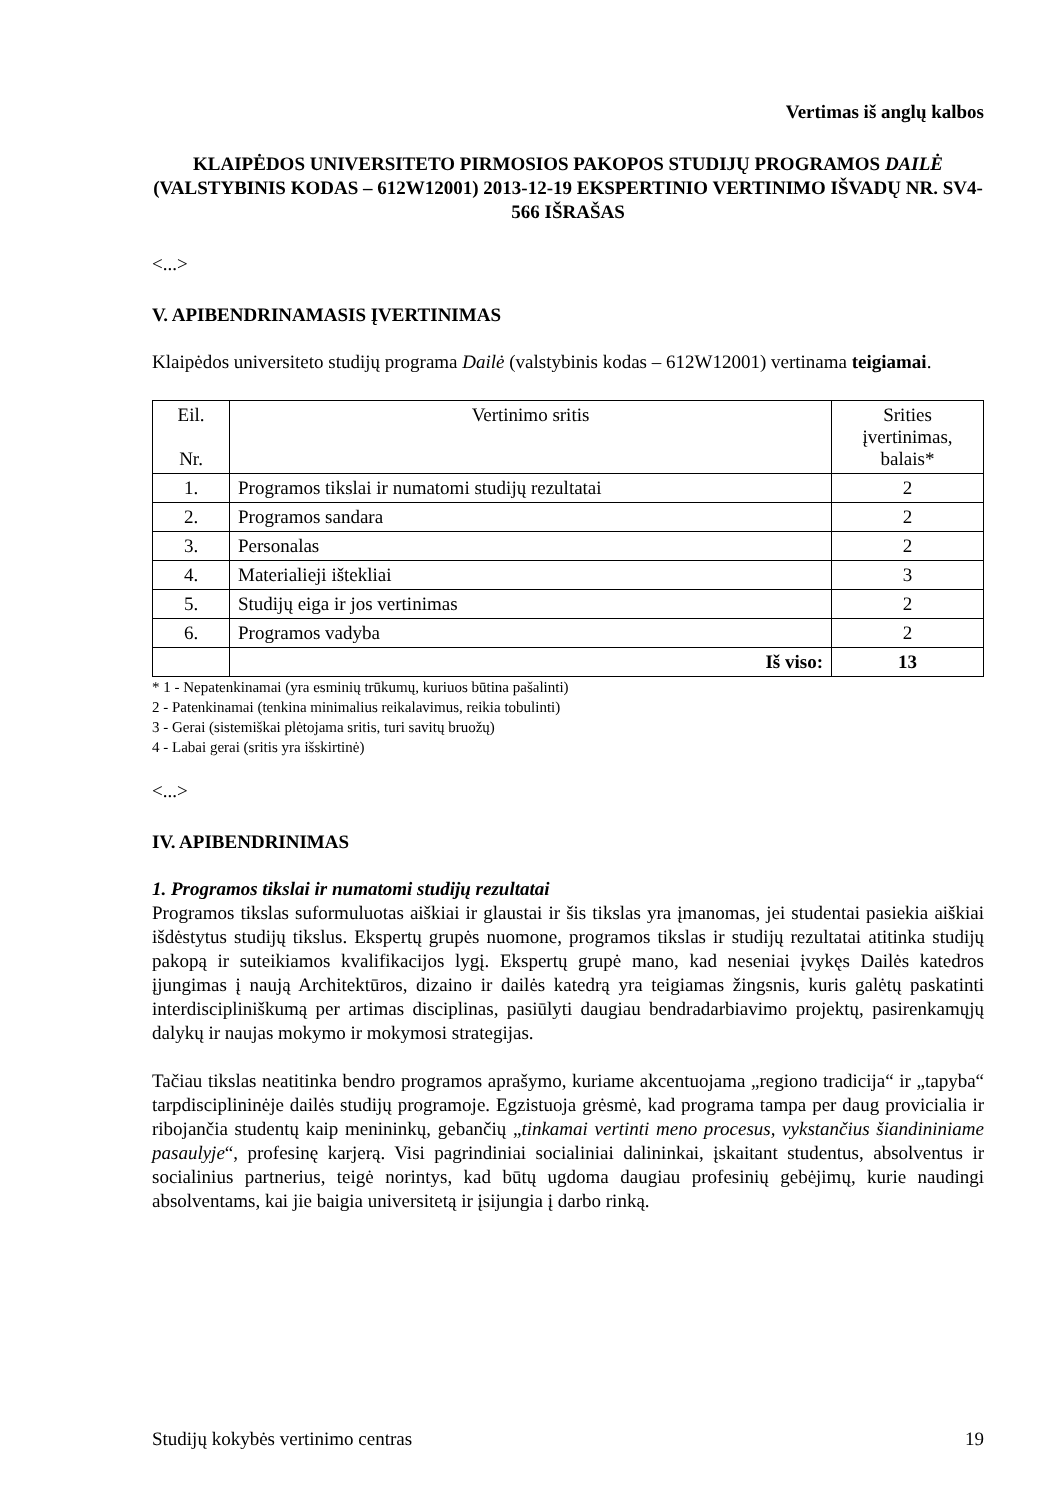Vertimas iš anglų kalbos
KLAIPĖDOS UNIVERSITETO PIRMOSIOS PAKOPOS STUDIJŲ PROGRAMOS DAILĖ (VALSTYBINIS KODAS – 612W12001) 2013-12-19 EKSPERTINIO VERTINIMO IŠVADŲ NR. SV4-566 IŠRAŠAS
<...>
V. APIBENDRINAMASIS ĮVERTINIMAS
Klaipėdos universiteto studijų programa Dailė (valstybinis kodas – 612W12001) vertinama teigiamai.
| Eil. Nr. | Vertinimo sritis | Srities įvertinimas, balais* |
| --- | --- | --- |
| 1. | Programos tikslai ir numatomi studijų rezultatai | 2 |
| 2. | Programos sandara | 2 |
| 3. | Personalas | 2 |
| 4. | Materialieji ištekliai | 3 |
| 5. | Studijų eiga ir jos vertinimas | 2 |
| 6. | Programos vadyba | 2 |
| | Iš viso: | 13 |
* 1 - Nepatenkinamai (yra esminių trūkumų, kuriuos būtina pašalinti)
2 - Patenkinamai (tenkina minimalius reikalavimus, reikia tobulinti)
3 - Gerai (sistemiškai plėtojama sritis, turi savitų bruožų)
4 - Labai gerai (sritis yra išskirtinė)
<...>
IV. APIBENDRINIMAS
1. Programos tikslai ir numatomi studijų rezultatai
Programos tikslas suformuluotas aiškiai ir glaustai ir šis tikslas yra įmanomas, jei studentai pasiekia aiškiai išdėstytus studijų tikslus. Ekspertų grupės nuomone, programos tikslas ir studijų rezultatai atitinka studijų pakopą ir suteikiamos kvalifikacijos lygį. Ekspertų grupė mano, kad neseniai įvykęs Dailės katedros įjungimas į naują Architektūros, dizaino ir dailės katedrą yra teigiamas žingsnis, kuris galėtų paskatinti interdiscipliniškumą per artimas disciplinas, pasiūlyti daugiau bendradarbiavimo projektų, pasirenkamųjų dalykų ir naujas mokymo ir mokymosi strategijas.
Tačiau tikslas neatitinka bendro programos aprašymo, kuriame akcentuojama „regiono tradicija“ ir „tapyba“ tarpdisciplininėje dailės studijų programoje. Egzistuoja grėsmė, kad programa tampa per daug provicialia ir ribojančia studentų kaip menininkų, gebančių „tinkamai vertinti meno procesus, vykstančius šiandininiame pasaulyje“, profesinę karjerą. Visi pagrindiniai socialiniai dalininkai, įskaitant studentus, absolventus ir socialinius partnerius, teigė norintys, kad būtų ugdoma daugiau profesinių gebėjimų, kurie naudingi absolventams, kai jie baigia universitetą ir įsijungia į darbo rinką.
Studijų kokybės vertinimo centras 19